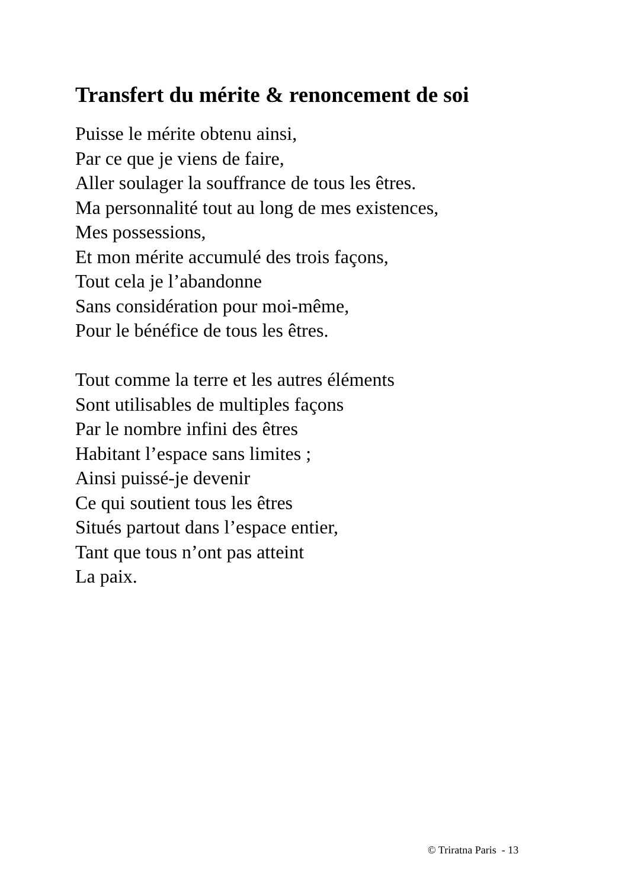Transfert du mérite & renoncement de soi
Puisse le mérite obtenu ainsi,
Par ce que je viens de faire,
Aller soulager la souffrance de tous les êtres.
Ma personnalité tout au long de mes existences,
Mes possessions,
Et mon mérite accumulé des trois façons,
Tout cela je l’abandonne
Sans considération pour moi-même,
Pour le bénéfice de tous les êtres.
Tout comme la terre et les autres éléments
Sont utilisables de multiples façons
Par le nombre infini des êtres
Habitant l’espace sans limites ;
Ainsi puissé-je devenir
Ce qui soutient tous les êtres
Situés partout dans l’espace entier,
Tant que tous n’ont pas atteint
La paix.
© Triratna Paris - 13